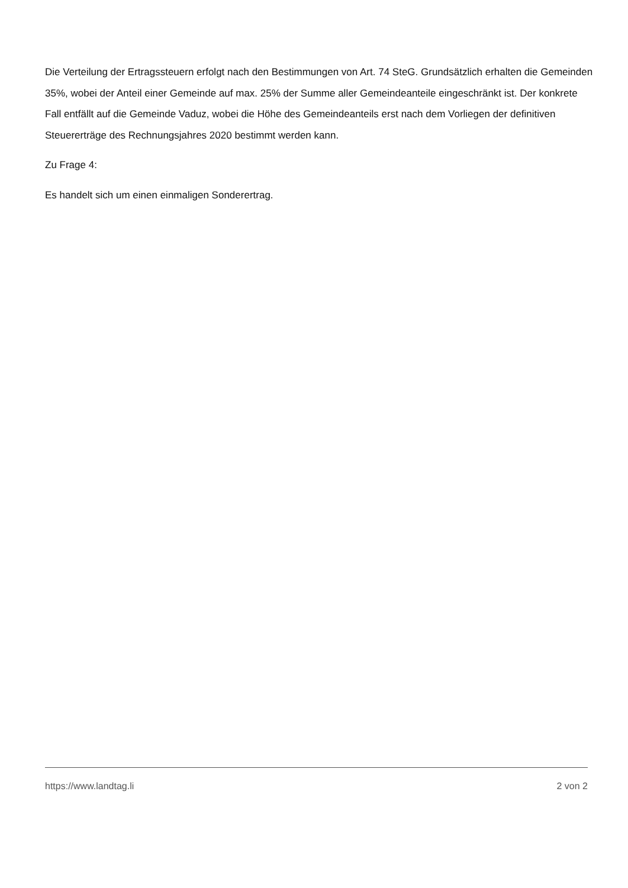Die Verteilung der Ertragssteuern erfolgt nach den Bestimmungen von Art. 74 SteG. Grundsätzlich erhalten die Gemeinden 35%, wobei der Anteil einer Gemeinde auf max. 25% der Summe aller Gemeindeanteile eingeschränkt ist. Der konkrete Fall entfällt auf die Gemeinde Vaduz, wobei die Höhe des Gemeindeanteils erst nach dem Vorliegen der definitiven Steuererträge des Rechnungsjahres 2020 bestimmt werden kann.
Zu Frage 4:
Es handelt sich um einen einmaligen Sonderertrag.
https://www.landtag.li 2 von 2